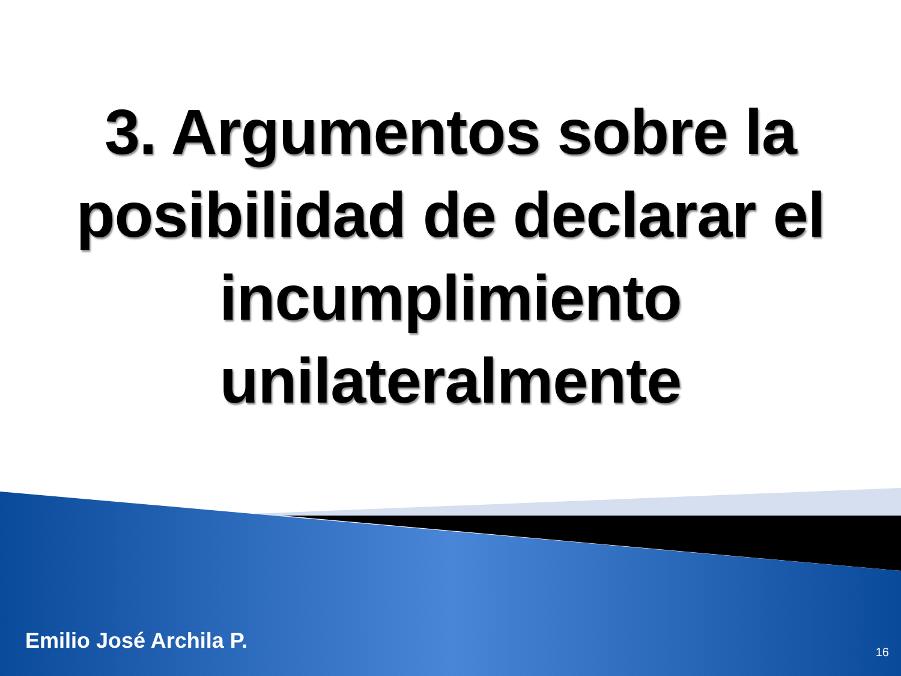3. Argumentos sobre la
posibilidad de declarar el
incumplimiento
unilateralmente
Emilio José Archila P. 16